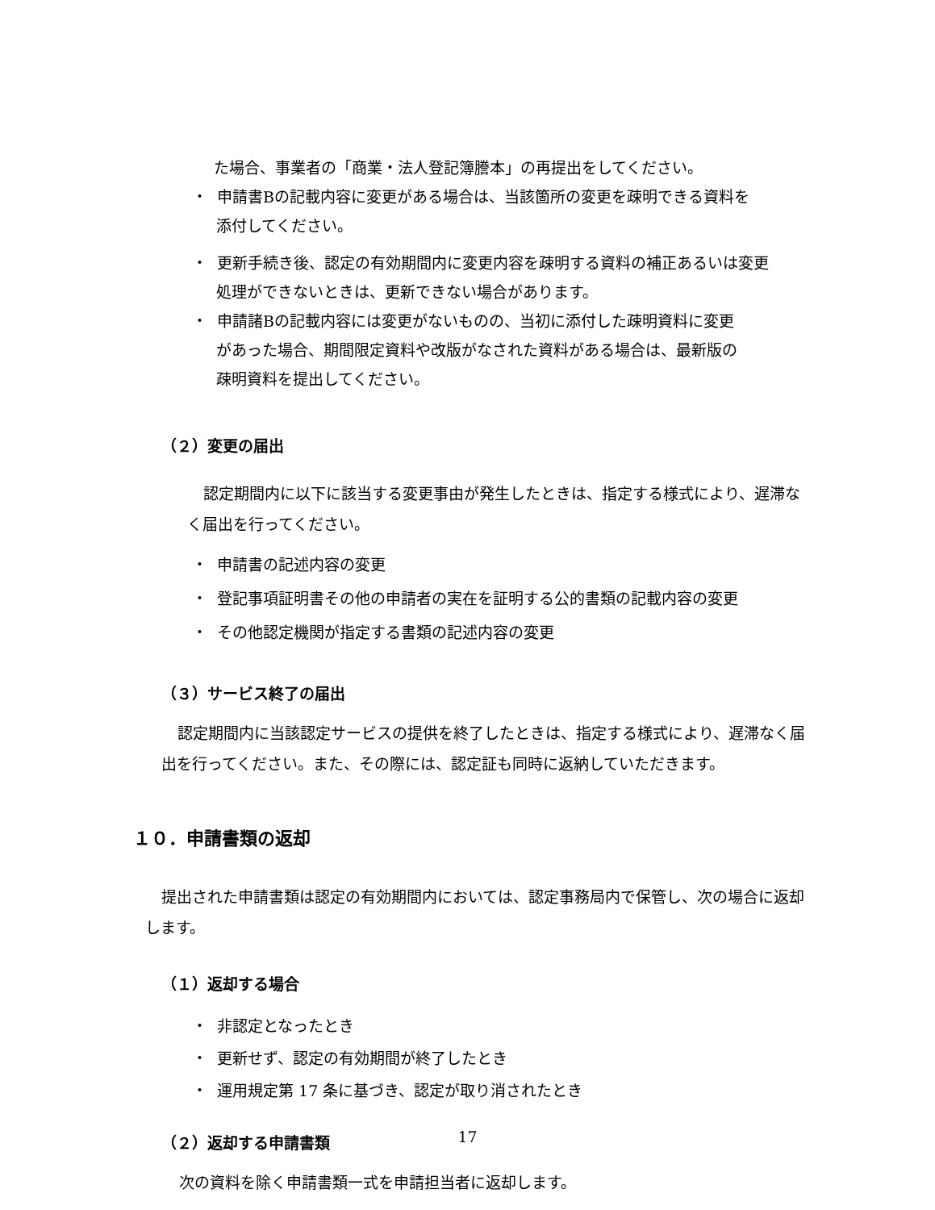た場合、事業者の「商業・法人登記簿謄本」の再提出をしてください。
・ 申請書Bの記載内容に変更がある場合は、当該箇所の変更を疎明できる資料を
添付してください。
・ 更新手続き後、認定の有効期間内に変更内容を疎明する資料の補正あるいは変更
処理ができないときは、更新できない場合があります。
・ 申請諸Bの記載内容には変更がないものの、当初に添付した疎明資料に変更
があった場合、期間限定資料や改版がなされた資料がある場合は、最新版の
疎明資料を提出してください。
（２）変更の届出
認定期間内に以下に該当する変更事由が発生したときは、指定する様式により、遅滞なく届出を行ってください。
・ 申請書の記述内容の変更
・ 登記事項証明書その他の申請者の実在を証明する公的書類の記載内容の変更
・ その他認定機関が指定する書類の記述内容の変更
（３）サービス終了の届出
認定期間内に当該認定サービスの提供を終了したときは、指定する様式により、遅滞なく届出を行ってください。また、その際には、認定証も同時に返納していただきます。
１０．申請書類の返却
提出された申請書類は認定の有効期間内においては、認定事務局内で保管し、次の場合に返却します。
（１）返却する場合
・ 非認定となったとき
・ 更新せず、認定の有効期間が終了したとき
・ 運用規定第 17 条に基づき、認定が取り消されたとき
（２）返却する申請書類
次の資料を除く申請書類一式を申請担当者に返却します。
17